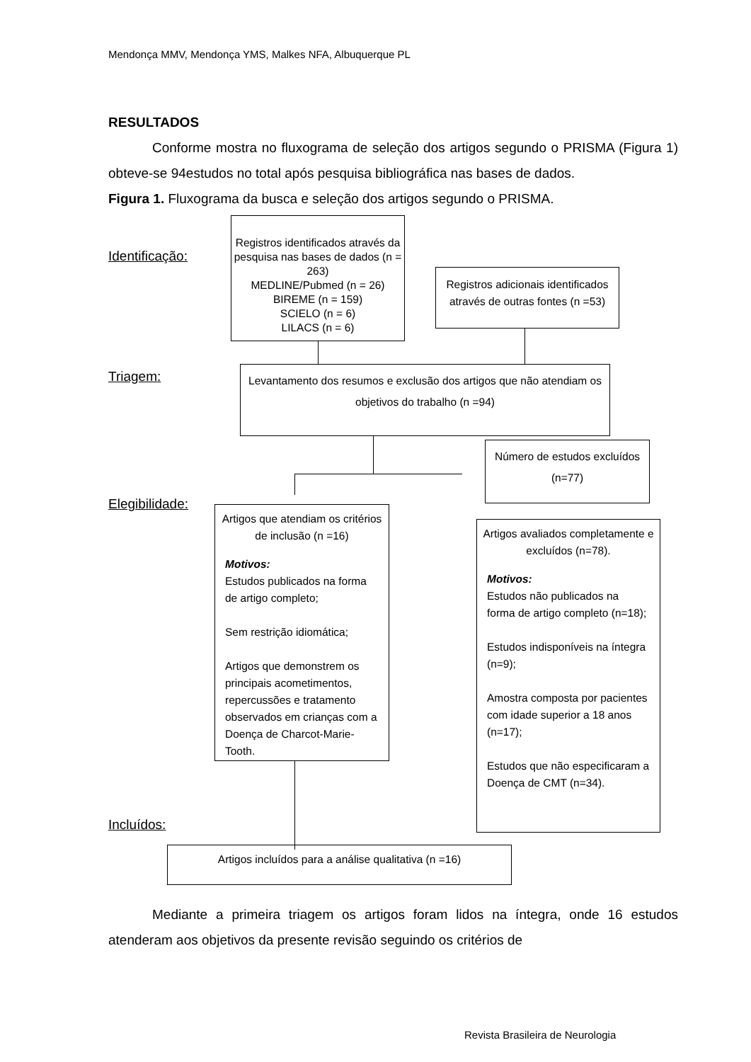Mendonça MMV, Mendonça YMS, Malkes NFA, Albuquerque PL
RESULTADOS
Conforme mostra no fluxograma de seleção dos artigos segundo o PRISMA (Figura 1) obteve-se 94estudos no total após pesquisa bibliográfica nas bases de dados.
Figura 1. Fluxograma da busca e seleção dos artigos segundo o PRISMA.
Identificação:
Registros identificados através da pesquisa nas bases de dados (n = 263)
MEDLINE/Pubmed (n = 26)
BIREME (n = 159)
SCIELO (n = 6)
LILACS (n = 6)
Registros adicionais identificados através de outras fontes (n =53)
Triagem:
Levantamento dos resumos e exclusão dos artigos que não atendiam os objetivos do trabalho (n =94)
Número de estudos excluídos (n=77)
Elegibilidade:
Artigos que atendiam os critérios de inclusão (n =16)
Motivos:
Estudos publicados na forma de artigo completo;
Sem restrição idiomática;
Artigos que demonstrem os principais acometimentos, repercussões e tratamento observados em crianças com a Doença de Charcot-Marie-Tooth.
Artigos avaliados completamente e excluídos (n=78).
Motivos:
Estudos não publicados na forma de artigo completo (n=18);
Estudos indisponíveis na íntegra (n=9);
Amostra composta por pacientes com idade superior a 18 anos (n=17);
Estudos que não especificaram a Doença de CMT (n=34).
Incluídos:
Artigos incluídos para a análise qualitativa (n =16)
Mediante a primeira triagem os artigos foram lidos na íntegra, onde 16 estudos atenderam aos objetivos da presente revisão seguindo os critérios de
Revista Brasileira de Neurologia